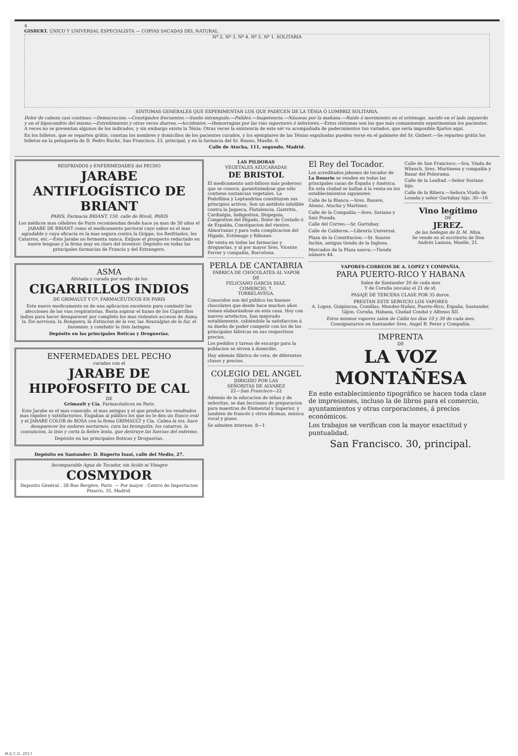4
GISBERT. ÚNICO Y UNIVERSAL ESPECIALISTA — COPIAS SACADAS DEL NATURAL.
Nº 2. Nº 3. Nº 4. Nº 5. Nº 1. SOLITARIA
SINTOMAS GENERALES QUE EXPERIMENTAN LOS QUE PADECEN DE LA TÉNIA Ó LOMBRIZ SOLITARIA.
Dolor de cabeza casi continuo.—Demacracion.—Constipados frecuentes.—Sueño intranquilo.—Palidez.—Inapetencia.—Náuseas por la mañana.—Ruido ó movimiento en el estómago, nacido en el lado izquierdo y en el hipocondrio del mismo.—Estreñimiento y otras veces diarrea.—Accidentes.—Hemorragias por las vias superiores ó inferiores.—Estos síntomas son los que más comunmente experimentan los pacientes. A veces no se presentan algunos de los indicados, y sin embargo existe la Ténia: Otras veces la existencia de este sér va acompañada de padecimientos tan variados, que sería imposible fijarlos aquí.
En los folletos, que se reparten grátis, constan los nombres y domicilios de los pacientes curados, y los ejemplares de las Ténias expulsadas pueden verse en el gabinete del Sr. Gisbert.—Se reparten grátis los folletos en la peluquería de D. Pedro Buchs, San Francisco, 23, principal, y en la farmacia del Sr. Ruano, Muelle, 6.
Calle de Atocha, 111, segundo, Madrid.
RESFRIADOS y ENFERMEDADES del PECHO
JARABE ANTIFLOGÍSTICO DE BRIANT
PARIS, Farmacia BRIANT, 150, calle de Rivoli, PARIS
Los médicos mas célebres de Paris recomiendan desde hace ya mas de 50 años el JARABE DE BRIANT como el medicamento pectoral cuyo sabor es el mas agradable y cuya eficacia es la mas segura contra la Grippe, los Resfriados, los Catarros, etc.—Este Jarabe no fermenta nunca. Exíjase el prospecto redactado en nueve lenguas y la firma muy en claro del inventor: Depósito en todas las principales farmacias de Francia y del Estrangero.
ASMA
Aliviada y curada por medio de los
CIGARRILLOS INDIOS
DE GRIMAULT Y Cª, FARMACÉUTICOS EN PARIS
Este nuevo medicamento es de una aplicacion excelente para combatir las afecciones de las vias respiratorias. Basta aspirar el humo de los Cigarrillos indios para hacer desaparecer por completo los mas violentos accesos de Asma, la Tos nerviosa, la Ronquera, la Extincion de la voz, las Neuralgias de la faz, el Insomnio, y combatir la tisis laringea.
Depósito en las principales Boticas y Droguerías.
ENFERMEDADES DEL PECHO
curadas con el
JARABE DE HIPOFOSFITO DE CAL
DE
Grimault y Cía, Farmacéuticos en Paris
Este Jarabe es el mas conocido, el mas antiguo y el que produce los resultados mas rápidos y satisfactorios. Engañan al público los que no le den un frasco oval y el JARABE COLOR de ROSA con la firma GRIMAULT y Cía. Calma la tos, hace desaparecer los sudores nocturnos, cura las bronquitis, los catarros, la consuncion, la tisis y corta la fiebre lenta, que destruye las fuerzas del enfermo.
Depósito en las principales Boticas y Droguerías.
Depósito en Santander: D. Ruperto Isasi, calle del Medio, 27.
Incomparable Agua de Tocador, sin Acido ni Vinagre
COSMYDOR
Deposito Général : 28 Rue Bergère, Paris. — Por mayor : Centro de Importacion Pizarro, 35, Madrid.
LAS PILDORAS
VEGETALES AZUCARADAS
DE BRISTOL
El medicamento anti-bilioso más poderoso que se conoce, garantizándose que sólo contiene sustancias vegetales. La Podofilina y Leptandrina constituyen sus principios activos. Son un antídoto infalible contra la Jaqueca, Flatulencia, Gastritis, Cardialgia, Indigestion, Dispepsia, Congestion del Hígado, Dolor de Costado ó de Espalda, Constipacion del vientre, Almorranas y para toda complicacion del Hígado, Estómago y Riñones.
De venta en todas las farmacias y droguerías, y al por mayor Sres. Vicente Ferrer y compañía, Barcelona.
PERLA DE CANTABRIA
FÁBRICA DE CHOCOLATES AL VAPOR
DE
FELICIANO GARCIA DIAZ.
COMERCIO, 7.
TORRELAVEGA.
Conocidos son del público los buenos chocolates que desde hace muchos años vienen elaborándose en esta casa. Hoy con nuevos artefactos, han mejorado notablemente, cabiéndole la satisfaccion á su dueño de poder competir con los de las principales fábricas en sus respectivos precios.
Los pedidos y tareas de encargo para la poblacion se sirven á domicilio.
Hay además fábrica de cera, de diferentes clases y precios.
COLEGIO DEL ANGEL
DIRIGIDO POR LAS
SEÑORITAS DE ALVAREZ
22—San Francisco—22
Además de la educacion de niñas y de señoritas, se dan lecciones de preparacion para maestras de Elemental y Superior, y tambien de francés y otros idiomas, música vocal y piano.
Se admiten internas. 8—1
El Rey del Tocador.
Los acreditados jabones de tocador de La Rosario se venden en todas las principales casas de España y América. En esta ciudad se hallan á la venta en los establecimientos siguientes:
Calle de la Blanca.—Sres. Basave, Alonso, Atucha y Martinez.
Calle de la Compañía.—Sres. Soriano y Saiz Posada.
Calle del Correo.—Sr. Gurtubay.
Calle de Calderon.—Librería Universal.
Plaza de la Constitucion.—Sr. Suarez Inclán, antigua tienda de la Inglesa.
Mercados de la Plaza nueva.—Tienda número 44.
Calle de San Francisco.—Sra. Viuda de Wünsch, Sres. Martinena y compañía y Bazar del Poliorama.
Calle de la Lealtad.—Señor Soriano hijo.
Calle de la Ribera.—Señora Viuda de Losada y señor Gurtubay hijo. 30—16
Vino legítimo
DE
JEREZ.
de las bodegas de D. M. Misa.
Se vende en el escritorio de Don Andrés Lanuza, Muelle, 21.
VAPORES-CORREOS DE A. LOPEZ Y COMPAÑIA.
PARA PUERTO-RICO Y HABANA
Salen de Santander 20 de cada mes
Y de Coruña (escala) el 21 de id.
PASAJE DE TERCERA CLASE POR 35 duros.
PRESTAN ESTE SERVICIO LOS VAPORES
A. Lopez, Guipúzcoa, Comillas, Mendez-Nuñez, Puerto-Rico, España, Santander, Gijon, Coruña, Habana, Ciudad Condal y Alfonso XII.
Estos mismos vapores salen de Cádiz los dias 10 y 30 de cada mes.
Consignatarios en Santander Sres. Angel B. Perez y Compañía.
IMPRENTA
DE
LA VOZ MONTAÑESA
En este establecimiento tipográfico se hacen toda clase de impresiones, incluso la de libros para el comercio, ayuntamientos y otras corporaciones, á precios económicos.
Los trabajos se verifican con la mayor exactitud y puntualidad.
San Francisco. 30, principal.
M.E.C.D. 2017